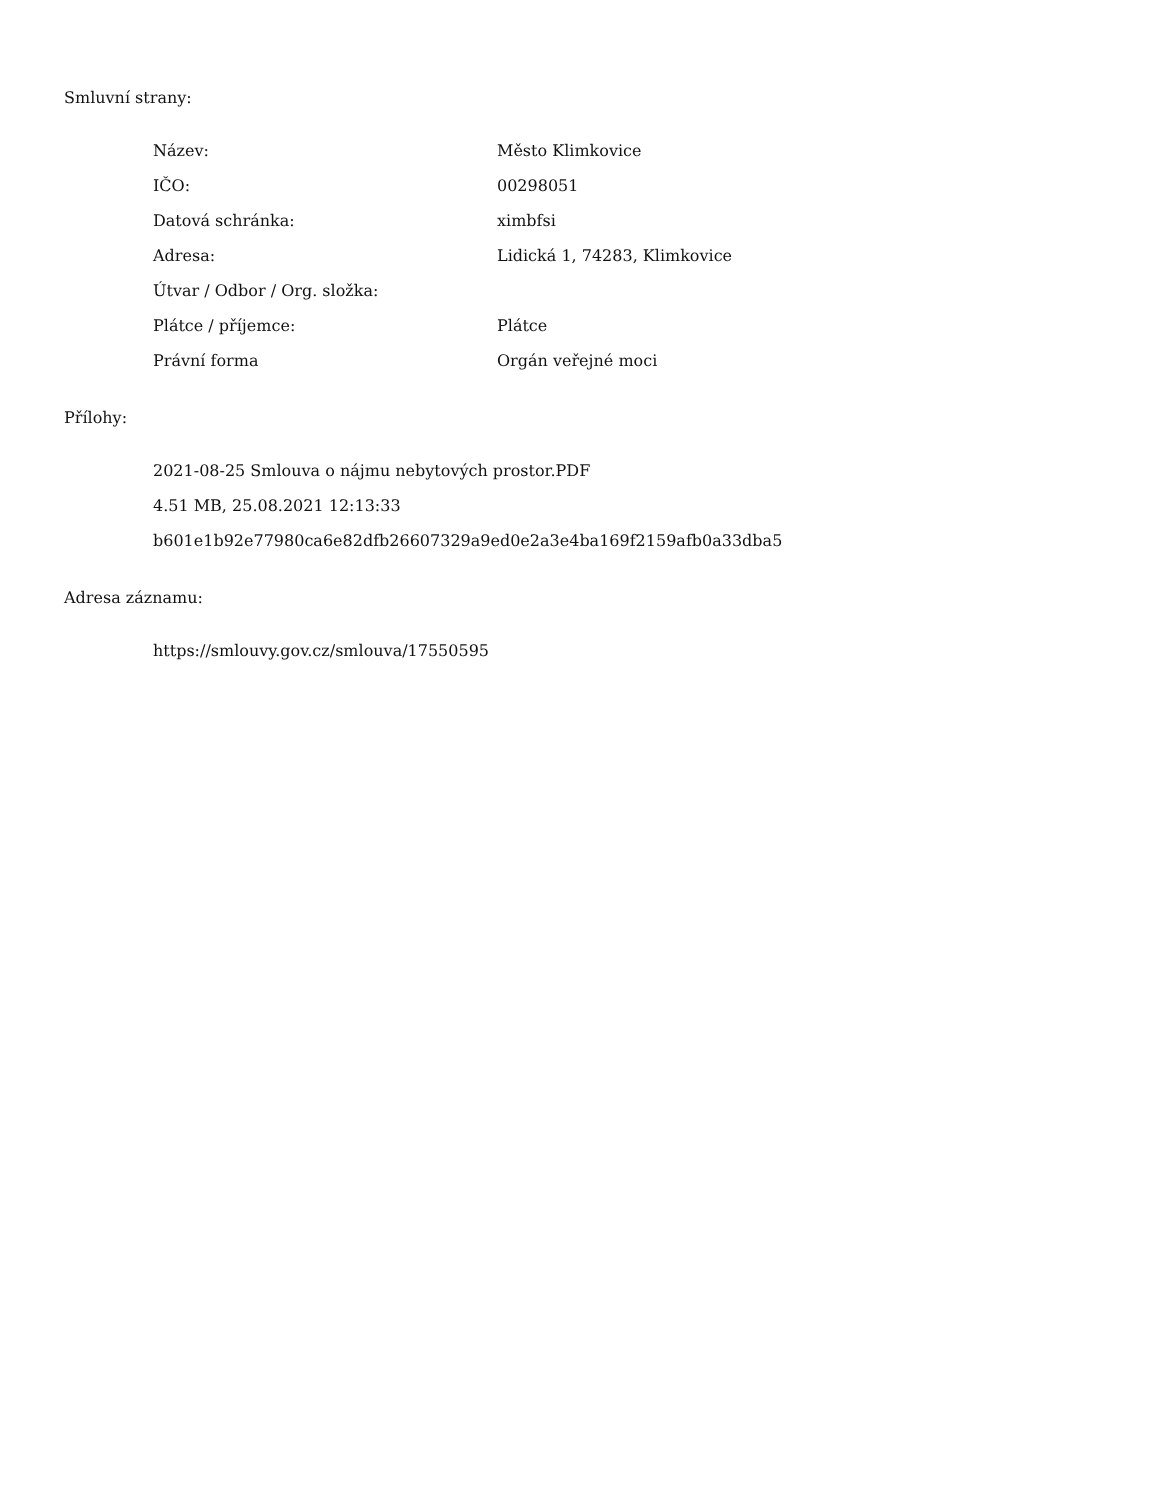Smluvní strany:
| Název: | Město Klimkovice |
| IČO: | 00298051 |
| Datová schránka: | ximbfsi |
| Adresa: | Lidická 1, 74283, Klimkovice |
| Útvar / Odbor / Org. složka: | |
| Plátce / příjemce: | Plátce |
| Právní forma | Orgán veřejné moci |
Přílohy:
2021-08-25 Smlouva o nájmu nebytových prostor.PDF
4.51 MB, 25.08.2021 12:13:33
b601e1b92e77980ca6e82dfb26607329a9ed0e2a3e4ba169f2159afb0a33dba5
Adresa záznamu:
https://smlouvy.gov.cz/smlouva/17550595